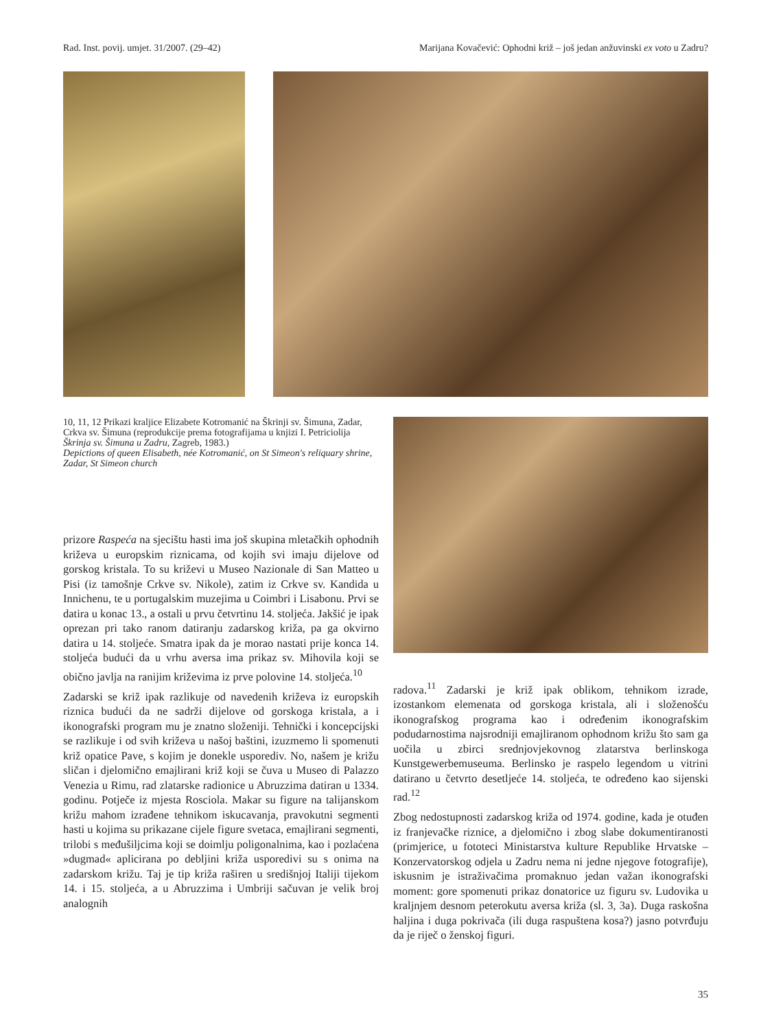Rad. Inst. povij. umjet. 31/2007. (29–42) Marijana Kovačević: Ophodni križ – još jedan anžuvinski ex voto u Zadru?
10, 11, 12 Prikazi kraljice Elizabete Kotromanić na Škrinji sv. Šimuna, Zadar, Crkva sv. Šimuna (reprodukcije prema fotografijama u knjizi I. Petriciolija Škrinja sv. Šimuna u Zadru, Zagreb, 1983.)
Depictions of queen Elisabeth, née Kotromanić, on St Simeon's reliquary shrine, Zadar, St Simeon church
prizore Raspeća na sjecištu hasti ima još skupina mletačkih ophodnih križeva u europskim riznicama, od kojih svi imaju dijelove od gorskog kristala. To su križevi u Museo Nazionale di San Matteo u Pisi (iz tamošnje Crkve sv. Nikole), zatim iz Crkve sv. Kandida u Innichenu, te u portugalskim muzejima u Coimbri i Lisabonu. Prvi se datira u konac 13., a ostali u prvu četvrtinu 14. stoljeća. Jakšić je ipak oprezan pri tako ranom datiranju zadarskog križa, pa ga okvirno datira u 14. stoljeće. Smatra ipak da je morao nastati prije konca 14. stoljeća budući da u vrhu aversa ima prikaz sv. Mihovila koji se obično javlja na ranijim križevima iz prve polovine 14. stoljeća.<sup>10</sup>
Zadarski se križ ipak razlikuje od navedenih križeva iz europskih riznica budući da ne sadrži dijelove od gorskoga kristala, a i ikonografski program mu je znatno složeniji. Tehnički i koncepcijski se razlikuje i od svih križeva u našoj baštini, izuzmemo li spomenuti križ opatice Pave, s kojim je donekle usporediv. No, našem je križu sličan i djelomično emajlirani križ koji se čuva u Museo di Palazzo Venezia u Rimu, rad zlatarske radionice u Abruzzima datiran u 1334. godinu. Potječe iz mjesta Rosciola. Makar su figure na talijanskom križu mahom izrađene tehnikom iskucavanja, pravokutni segmenti hasti u kojima su prikazane cijele figure svetaca, emajlirani segmenti, trilobi s međušiljcima koji se doimlju poligonalnima, kao i pozlaćena »dugmad« aplicirana po debljini križa usporedivi su s onima na zadarskom križu. Taj je tip križa raširen u središnjoj Italiji tijekom 14. i 15. stoljeća, a u Abruzzima i Umbriji sačuvan je velik broj analognih
radova.<sup>11</sup> Zadarski je križ ipak oblikom, tehnikom izrade, izostankom elemenata od gorskoga kristala, ali i složenošću ikonografskog programa kao i određenim ikonografskim podudarnostima najsrodniji emajliranom ophodnom križu što sam ga uočila u zbirci srednjovjekovnog zlatarstva berlinskoga Kunstgewerbemuseuma. Berlinsko je raspelo legendom u vitrini datirano u četvrto desetljeće 14. stoljeća, te određeno kao sijenski rad.<sup>12</sup>
Zbog nedostupnosti zadarskog križa od 1974. godine, kada je otuđen iz franjevačke riznice, a djelomično i zbog slabe dokumentiranosti (primjerice, u fototeci Ministarstva kulture Republike Hrvatske – Konzervatorskog odjela u Zadru nema ni jedne njegove fotografije), iskusnim je istraživačima promaknuo jedan važan ikonografski moment: gore spomenuti prikaz donatorice uz figuru sv. Ludovika u kraljnjem desnom peterokutu aversa križa (sl. 3, 3a). Duga raskošna haljina i duga pokrivača (ili duga raspuštena kosa?) jasno potvrđuju da je riječ o ženskoj figuri.
35